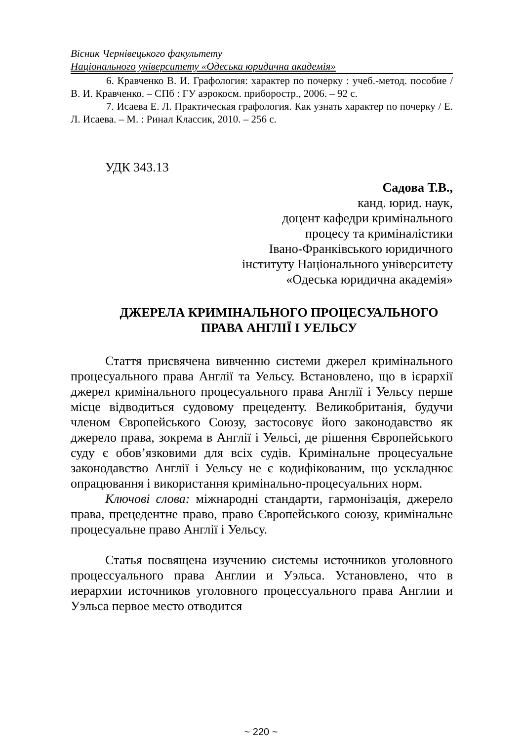Вісник Чернівецького факультету
Національного університету «Одеська юридична академія»
6. Кравченко В. И. Графология: характер по почерку : учеб.-метод. пособие / В. И. Кравченко. – СПб : ГУ аэрокосм. приборостр., 2006. – 92 с.
7. Исаева Е. Л. Практическая графология. Как узнать характер по почерку / Е. Л. Исаева. – М. : Ринал Классик, 2010. – 256 с.
УДК 343.13
Садова Т.В.,
канд. юрид. наук,
доцент кафедри кримінального
процесу та криміналістики
Івано-Франківського юридичного
інституту Національного університету
«Одеська юридична академія»
ДЖЕРЕЛА КРИМІНАЛЬНОГО ПРОЦЕСУАЛЬНОГО
ПРАВА АНГЛІЇ І УЕЛЬСУ
Стаття присвячена вивченню системи джерел кримінального процесуального права Англії та Уельсу. Встановлено, що в ієрархії джерел кримінального процесуального права Англії і Уельсу перше місце відводиться судовому прецеденту. Великобританія, будучи членом Європейського Союзу, застосовує його законодавство як джерело права, зокрема в Англії і Уельсі, де рішення Європейського суду є обов’язковими для всіх судів. Кримінальне процесуальне законодавство Англії і Уельсу не є кодифікованим, що ускладнює опрацювання і використання кримінально-процесуальних норм.
Ключові слова: міжнародні стандарти, гармонізація, джерело права, прецедентне право, право Європейського союзу, кримінальне процесуальне право Англії і Уельсу.
Статья посвящена изучению системы источников уголовного процессуального права Англии и Уэльса. Установлено, что в иерархии источников уголовного процессуального права Англии и Уэльса первое место отводится
~ 220 ~